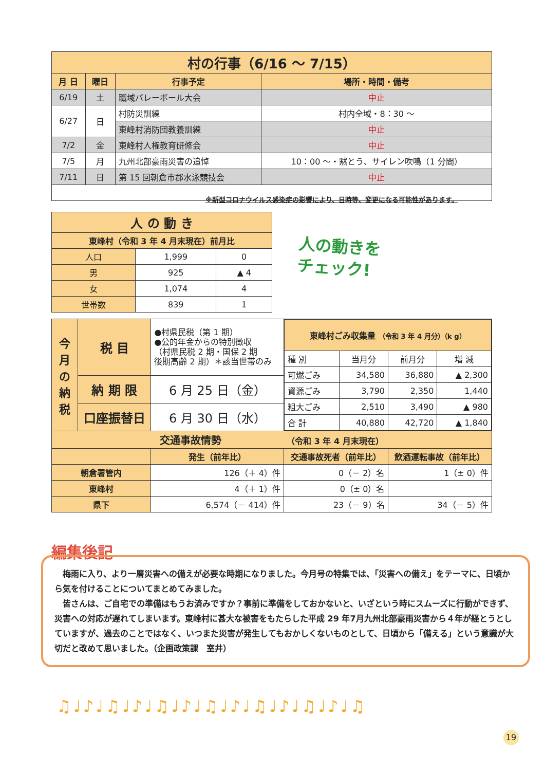| 村の行事（6/16 ～ 7/15） | | | |
| --- | --- | --- | --- |
| 月 日 | 曜日 | 行事予定 | 場所・時間・備考 |
| 6/19 | 土 | 職域バレーボール大会 | 中止 |
| 6/27 | 日 | 村防災訓練 | 村内全域・8：30 ～ |
| | | 東峰村消防団教養訓練 | 中止 |
| 7/2 | 金 | 東峰村人権教育研修会 | 中止 |
| 7/5 | 月 | 九州北部豪雨災害の追悼 | 10：00 ～・黙とう、サイレン吹鳴（1 分間） |
| 7/11 | 日 | 第 15 回朝倉市郡水泳競技会 | 中止 |
※新型コロナウイルス感染症の影響により、日時等、変更になる可能性があります。
| 人 の 動 き | | |
| --- | --- | --- |
| 東峰村（令和 3 年 4 月末現在）前月比 | | |
| 人口 | 1,999 | 0 |
| 男 | 925 | ▲ 4 |
| 女 | 1,074 | 4 |
| 世帯数 | 839 | 1 |
人の動きを
チェック!
| 今月の納税 | 税 目 | ●村県民税（第 1 期） ●公的年金からの特別徴収 （村県民税 2 期・国保 2 期 後期高齢 2 期）＊該当世帯のみ | / 東峰村ごみ収集量 （令和 3 年 4 月分）（k g） / / / / / --- / --- / --- / --- / / 種 別 / 当月分 / 前月分 / 増 減 / / 可燃ごみ / 34,580 / 36,880 / ▲ 2,300 / / 資源ごみ / 3,790 / 2,350 / 1,440 / / 粗大ごみ / 2,510 / 3,490 / ▲ 980 / / 合 計 / 40,880 / 42,720 / ▲ 1,840 / | |
| | 納 期 限 | 6 月 25 日（金） | | |
| | 口座振替日 | 6 月 30 日（水） | | |
| 交通事故情勢 （令和 3 年 4 月末現在） | | | | |
| | | 発生（前年比） | 交通事故死者（前年比） | 飲酒運転事故（前年比） |
| 朝倉署管内 | | 126（＋ 4）件 | 0（－ 2）名 | 1（± 0）件 |
| 東峰村 | | 4（＋ 1）件 | 0（± 0）名 | |
| 県下 | | 6,574（－ 414）件 | 23（－ 9）名 | 34（－ 5）件 |
編集後記
　梅雨に入り、より一層災害への備えが必要な時期になりました。今月号の特集では、「災害への備え」をテーマに、日頃から気を付けることについてまとめてみました。
　皆さんは、ご自宅での準備はもうお済みですか？事前に準備をしておかないと、いざという時にスムーズに行動ができず、災害への対応が遅れてしまいます。東峰村に甚大な被害をもたらした平成 29 年7月九州北部豪雨災害から４年が経とうとしていますが、過去のことではなく、いつまた災害が発生してもおかしくないものとして、日頃から「備える」という意識が大切だと改めて思いました。（企画政策課　室井）
♫♩♪♩♫♩♪♩♫♩♪♩♫♩♪♩♫♩♪♩♫♩♪♩♫
19